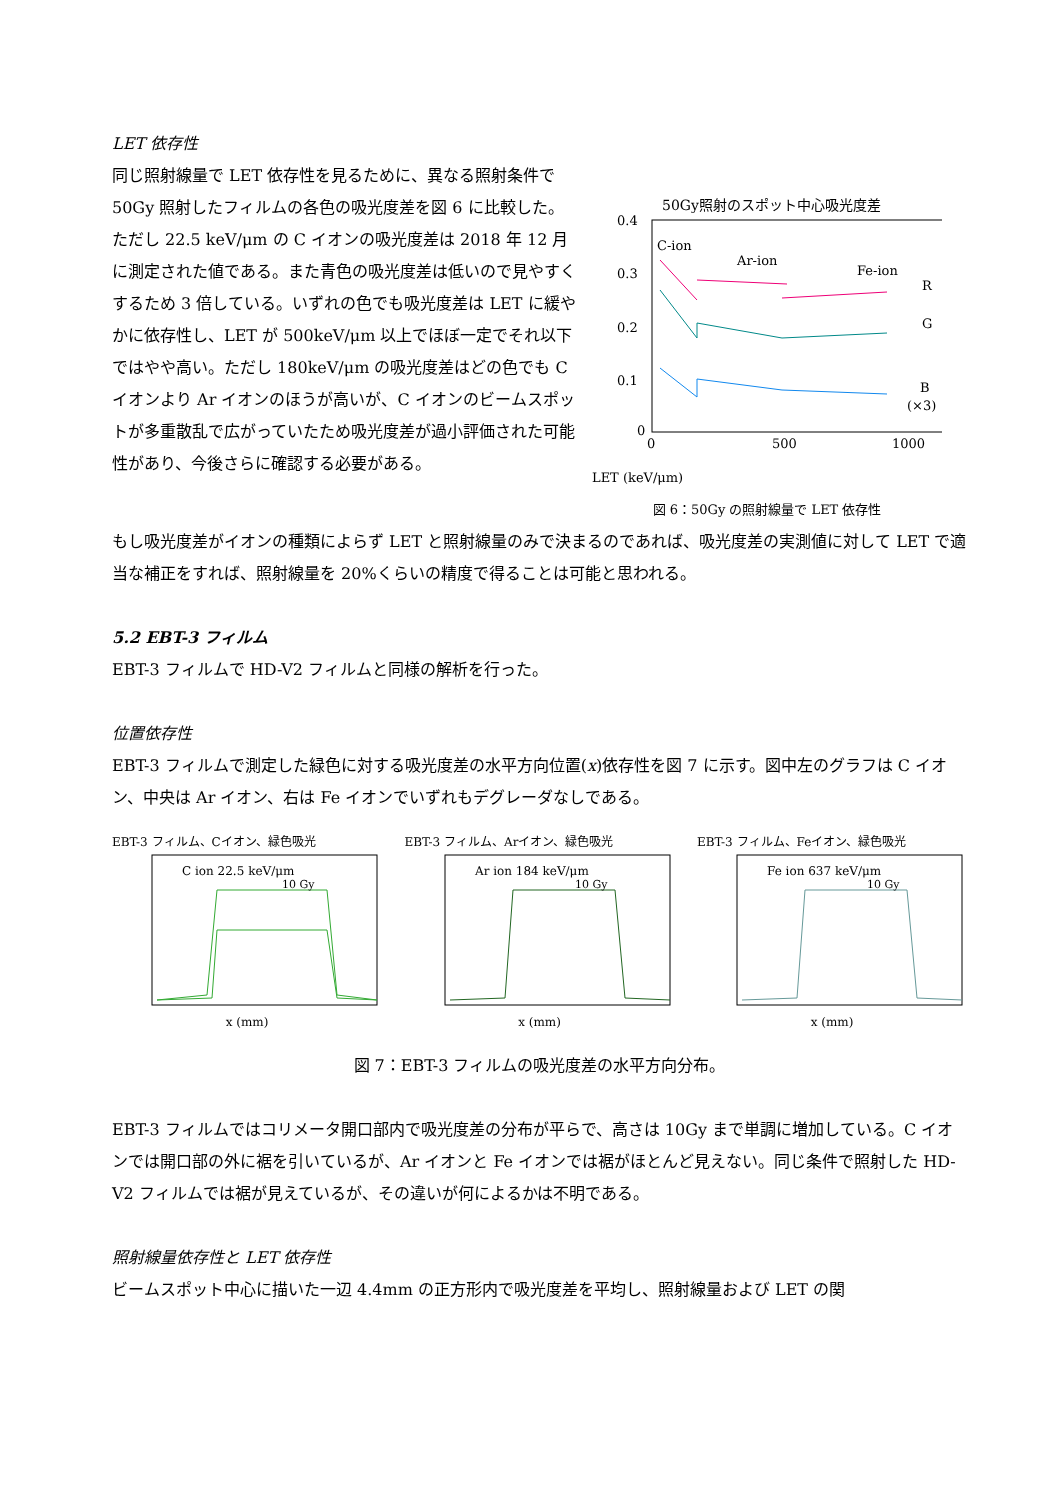LET 依存性
同じ照射線量で LET 依存性を見るために、異なる照射条件で 50Gy 照射したフィルムの各色の吸光度差を図 6 に比較した。ただし 22.5 keV/μm の C イオンの吸光度差は 2018 年 12 月に測定された値である。また青色の吸光度差は低いので見やすくするため 3 倍している。いずれの色でも吸光度差は LET に緩やかに依存性し、LET が 500keV/μm 以上でほぼ一定でそれ以下ではやや高い。ただし 180keV/μm の吸光度差はどの色でも C イオンより Ar イオンのほうが高いが、C イオンのビームスポットが多重散乱で広がっていたため吸光度差が過小評価された可能性があり、今後さらに確認する必要がある。
50Gy照射のスポット中心吸光度差
0.4
0.3
0.2
0.1
0
0
500
1000
C-ion
Ar-ion
Fe-ion
R
G
B
(×3)
LET (keV/μm)
図 6：50Gy の照射線量で LET 依存性
もし吸光度差がイオンの種類によらず LET と照射線量のみで決まるのであれば、吸光度差の実測値に対して LET で適当な補正をすれば、照射線量を 20%くらいの精度で得ることは可能と思われる。
5.2 EBT-3 フィルム
EBT-3 フィルムで HD-V2 フィルムと同様の解析を行った。
位置依存性
EBT-3 フィルムで測定した緑色に対する吸光度差の水平方向位置(x)依存性を図 7 に示す。図中左のグラフは C イオン、中央は Ar イオン、右は Fe イオンでいずれもデグレーダなしである。
EBT-3 フィルム、Cイオン、緑色吸光
C ion 22.5 keV/μm
10 Gy
x (mm)
EBT-3 フィルム、Arイオン、緑色吸光
Ar ion 184 keV/μm
10 Gy
x (mm)
EBT-3 フィルム、Feイオン、緑色吸光
Fe ion 637 keV/μm
10 Gy
x (mm)
図 7：EBT-3 フィルムの吸光度差の水平方向分布。
EBT-3 フィルムではコリメータ開口部内で吸光度差の分布が平らで、高さは 10Gy まで単調に増加している。C イオンでは開口部の外に裾を引いているが、Ar イオンと Fe イオンでは裾がほとんど見えない。同じ条件で照射した HD-V2 フィルムでは裾が見えているが、その違いが何によるかは不明である。
照射線量依存性と LET 依存性
ビームスポット中心に描いた一辺 4.4mm の正方形内で吸光度差を平均し、照射線量および LET の関